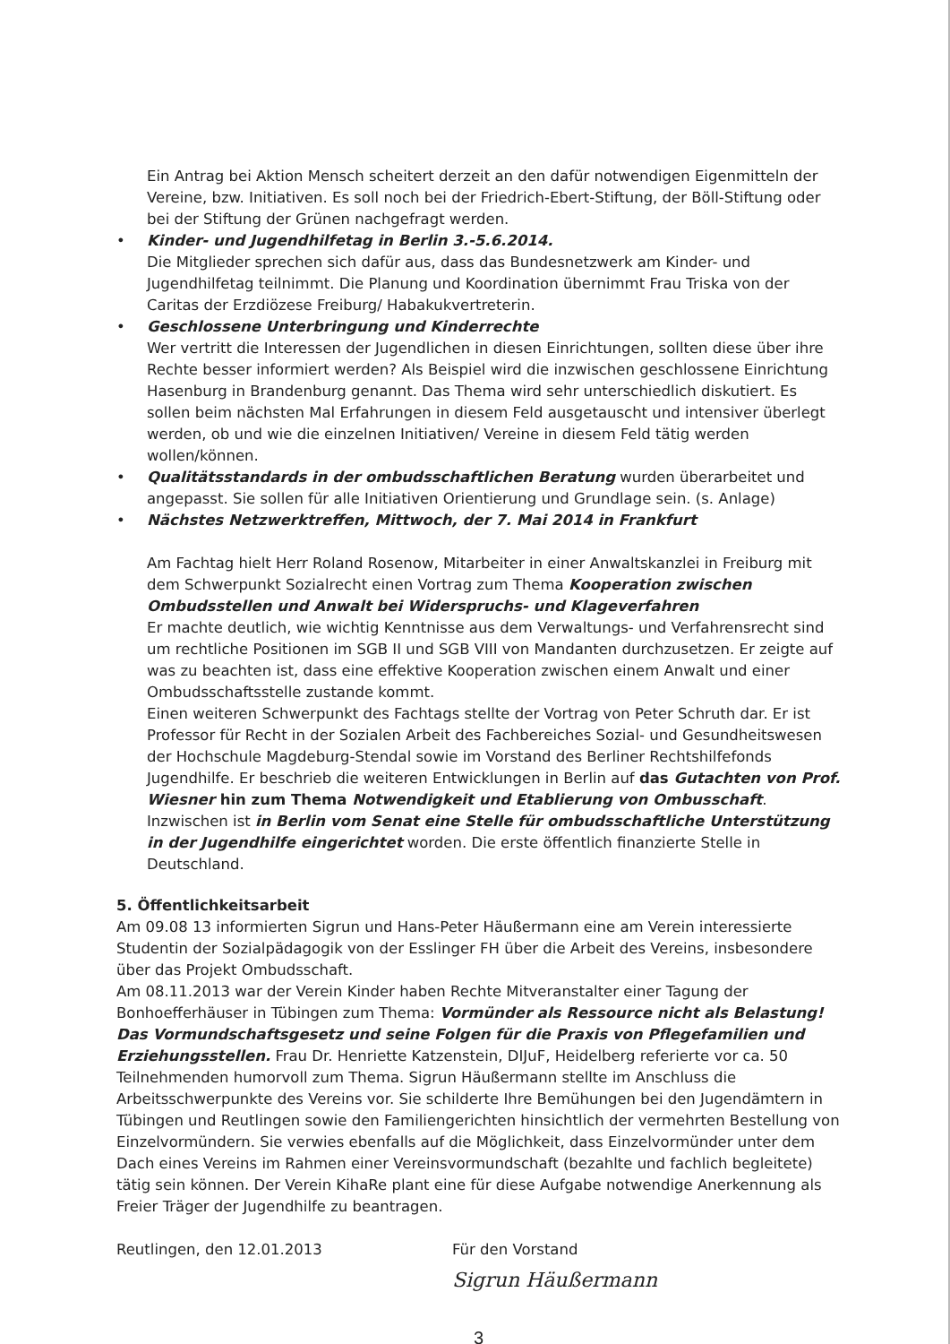Ein Antrag bei Aktion Mensch scheitert derzeit an den dafür notwendigen Eigenmitteln der Vereine, bzw. Initiativen. Es soll noch bei der Friedrich-Ebert-Stiftung, der Böll-Stiftung oder bei der Stiftung der Grünen nachgefragt werden.
• Kinder- und Jugendhilfetag in Berlin 3.-5.6.2014.
Die Mitglieder sprechen sich dafür aus, dass das Bundesnetzwerk am Kinder- und Jugendhilfetag teilnimmt. Die Planung und Koordination übernimmt Frau Triska von der Caritas der Erzdiözese Freiburg/ Habakukvertreterin.
• Geschlossene Unterbringung und Kinderrechte
Wer vertritt die Interessen der Jugendlichen in diesen Einrichtungen, sollten diese über ihre Rechte besser informiert werden? Als Beispiel wird die inzwischen geschlossene Einrichtung Hasenburg in Brandenburg genannt. Das Thema wird sehr unterschiedlich diskutiert. Es sollen beim nächsten Mal Erfahrungen in diesem Feld ausgetauscht und intensiver überlegt werden, ob und wie die einzelnen Initiativen/ Vereine in diesem Feld tätig werden wollen/können.
• Qualitätsstandards in der ombudsschaftlichen Beratung wurden überarbeitet und angepasst. Sie sollen für alle Initiativen Orientierung und Grundlage sein. (s. Anlage)
• Nächstes Netzwerktreffen, Mittwoch, der 7. Mai 2014 in Frankfurt
Am Fachtag hielt Herr Roland Rosenow, Mitarbeiter in einer Anwaltskanzlei in Freiburg mit dem Schwerpunkt Sozialrecht einen Vortrag zum Thema Kooperation zwischen Ombudsstellen und Anwalt bei Widerspruchs- und Klageverfahren
Er machte deutlich, wie wichtig Kenntnisse aus dem Verwaltungs- und Verfahrensrecht sind um rechtliche Positionen im SGB II und SGB VIII von Mandanten durchzusetzen. Er zeigte auf was zu beachten ist, dass eine effektive Kooperation zwischen einem Anwalt und einer Ombudsschaftsstelle zustande kommt.
Einen weiteren Schwerpunkt des Fachtags stellte der Vortrag von Peter Schruth dar. Er ist Professor für Recht in der Sozialen Arbeit des Fachbereiches Sozial- und Gesundheitswesen der Hochschule Magdeburg-Stendal sowie im Vorstand des Berliner Rechtshilfefonds Jugendhilfe. Er beschrieb die weiteren Entwicklungen in Berlin auf das Gutachten von Prof. Wiesner hin zum Thema Notwendigkeit und Etablierung von Ombusschaft. Inzwischen ist in Berlin vom Senat eine Stelle für ombudsschaftliche Unterstützung in der Jugendhilfe eingerichtet worden. Die erste öffentlich finanzierte Stelle in Deutschland.
5. Öffentlichkeitsarbeit
Am 09.08 13 informierten Sigrun und Hans-Peter Häußermann eine am Verein interessierte Studentin der Sozialpädagogik von der Esslinger FH über die Arbeit des Vereins, insbesondere über das Projekt Ombudsschaft.
Am 08.11.2013 war der Verein Kinder haben Rechte Mitveranstalter einer Tagung der Bonhoefferhäuser in Tübingen zum Thema: Vormünder als Ressource nicht als Belastung! Das Vormundschaftsgesetz und seine Folgen für die Praxis von Pflegefamilien und Erziehungsstellen. Frau Dr. Henriette Katzenstein, DIJuF, Heidelberg referierte vor ca. 50 Teilnehmenden humorvoll zum Thema. Sigrun Häußermann stellte im Anschluss die Arbeitsschwerpunkte des Vereins vor. Sie schilderte Ihre Bemühungen bei den Jugendämtern in Tübingen und Reutlingen sowie den Familiengerichten hinsichtlich der vermehrten Bestellung von Einzelvormündern. Sie verwies ebenfalls auf die Möglichkeit, dass Einzelvormünder unter dem Dach eines Vereins im Rahmen einer Vereinsvormundschaft (bezahlte und fachlich begleitete) tätig sein können. Der Verein KihaRe plant eine für diese Aufgabe notwendige Anerkennung als Freier Träger der Jugendhilfe zu beantragen.
Reutlingen, den 12.01.2013 Für den Vorstand
Sigrun Häußermann
3